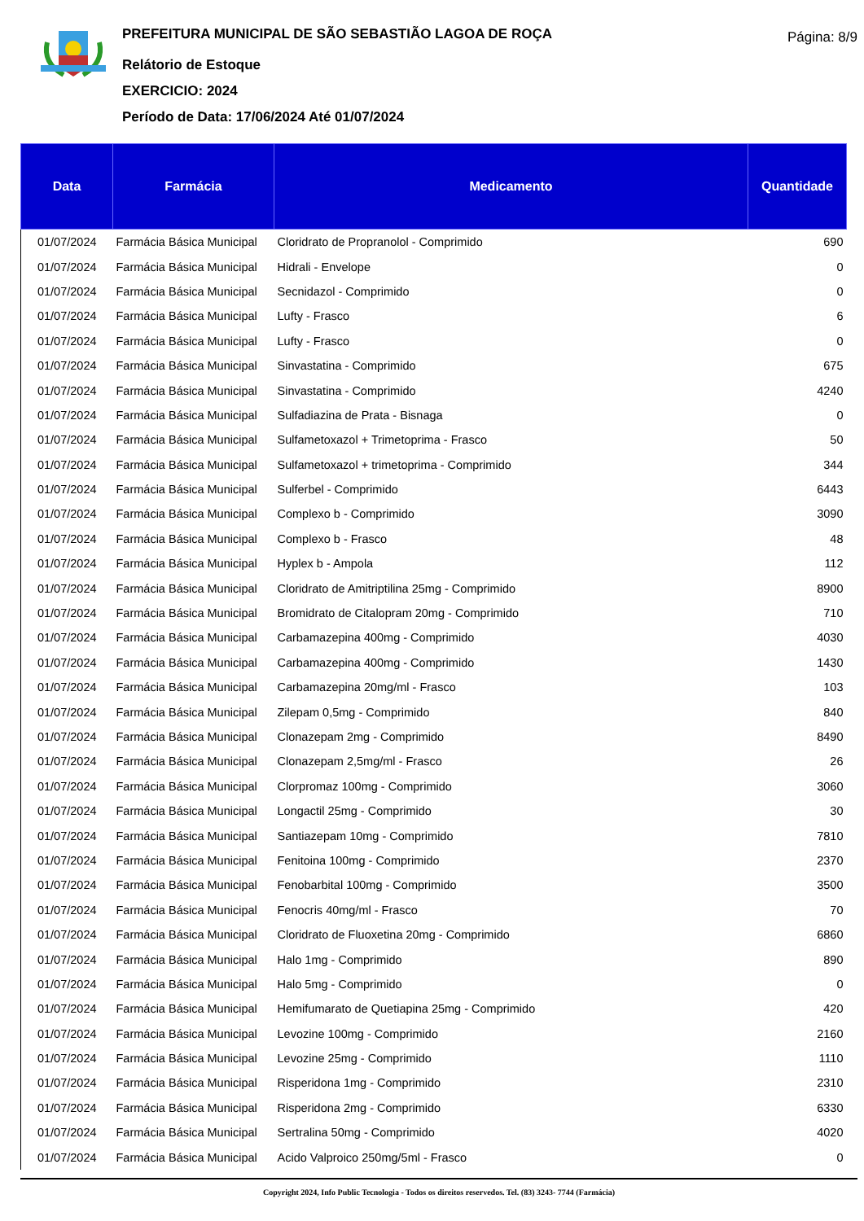PREFEITURA MUNICIPAL DE SÃO SEBASTIÃO LAGOA DE ROÇA
Relátorio de Estoque
EXERCICIO: 2024
Período de Data: 17/06/2024 Até 01/07/2024
Página: 8/9
| Data | Farmácia | Medicamento | Quantidade |
| --- | --- | --- | --- |
| 01/07/2024 | Farmácia Básica Municipal | Cloridrato de Propranolol - Comprimido | 690 |
| 01/07/2024 | Farmácia Básica Municipal | Hidrali - Envelope | 0 |
| 01/07/2024 | Farmácia Básica Municipal | Secnidazol - Comprimido | 0 |
| 01/07/2024 | Farmácia Básica Municipal | Lufty - Frasco | 6 |
| 01/07/2024 | Farmácia Básica Municipal | Lufty - Frasco | 0 |
| 01/07/2024 | Farmácia Básica Municipal | Sinvastatina - Comprimido | 675 |
| 01/07/2024 | Farmácia Básica Municipal | Sinvastatina - Comprimido | 4240 |
| 01/07/2024 | Farmácia Básica Municipal | Sulfadiazina de Prata - Bisnaga | 0 |
| 01/07/2024 | Farmácia Básica Municipal | Sulfametoxazol + Trimetoprima - Frasco | 50 |
| 01/07/2024 | Farmácia Básica Municipal | Sulfametoxazol + trimetoprima - Comprimido | 344 |
| 01/07/2024 | Farmácia Básica Municipal | Sulferbel - Comprimido | 6443 |
| 01/07/2024 | Farmácia Básica Municipal | Complexo b - Comprimido | 3090 |
| 01/07/2024 | Farmácia Básica Municipal | Complexo b - Frasco | 48 |
| 01/07/2024 | Farmácia Básica Municipal | Hyplex b - Ampola | 112 |
| 01/07/2024 | Farmácia Básica Municipal | Cloridrato de Amitriptilina 25mg - Comprimido | 8900 |
| 01/07/2024 | Farmácia Básica Municipal | Bromidrato de Citalopram 20mg - Comprimido | 710 |
| 01/07/2024 | Farmácia Básica Municipal | Carbamazepina 400mg - Comprimido | 4030 |
| 01/07/2024 | Farmácia Básica Municipal | Carbamazepina 400mg - Comprimido | 1430 |
| 01/07/2024 | Farmácia Básica Municipal | Carbamazepina 20mg/ml - Frasco | 103 |
| 01/07/2024 | Farmácia Básica Municipal | Zilepam 0,5mg - Comprimido | 840 |
| 01/07/2024 | Farmácia Básica Municipal | Clonazepam 2mg - Comprimido | 8490 |
| 01/07/2024 | Farmácia Básica Municipal | Clonazepam 2,5mg/ml - Frasco | 26 |
| 01/07/2024 | Farmácia Básica Municipal | Clorpromaz 100mg - Comprimido | 3060 |
| 01/07/2024 | Farmácia Básica Municipal | Longactil 25mg - Comprimido | 30 |
| 01/07/2024 | Farmácia Básica Municipal | Santiazepam 10mg - Comprimido | 7810 |
| 01/07/2024 | Farmácia Básica Municipal | Fenitoina 100mg - Comprimido | 2370 |
| 01/07/2024 | Farmácia Básica Municipal | Fenobarbital 100mg - Comprimido | 3500 |
| 01/07/2024 | Farmácia Básica Municipal | Fenocris 40mg/ml - Frasco | 70 |
| 01/07/2024 | Farmácia Básica Municipal | Cloridrato de Fluoxetina 20mg - Comprimido | 6860 |
| 01/07/2024 | Farmácia Básica Municipal | Halo 1mg - Comprimido | 890 |
| 01/07/2024 | Farmácia Básica Municipal | Halo 5mg - Comprimido | 0 |
| 01/07/2024 | Farmácia Básica Municipal | Hemifumarato de Quetiapina 25mg - Comprimido | 420 |
| 01/07/2024 | Farmácia Básica Municipal | Levozine 100mg - Comprimido | 2160 |
| 01/07/2024 | Farmácia Básica Municipal | Levozine 25mg - Comprimido | 1110 |
| 01/07/2024 | Farmácia Básica Municipal | Risperidona 1mg - Comprimido | 2310 |
| 01/07/2024 | Farmácia Básica Municipal | Risperidona 2mg - Comprimido | 6330 |
| 01/07/2024 | Farmácia Básica Municipal | Sertralina 50mg - Comprimido | 4020 |
| 01/07/2024 | Farmácia Básica Municipal | Acido Valproico 250mg/5ml - Frasco | 0 |
Copyright 2024, Info Public Tecnologia - Todos os direitos reservedos. Tel. (83) 3243- 7744 (Farmácia)